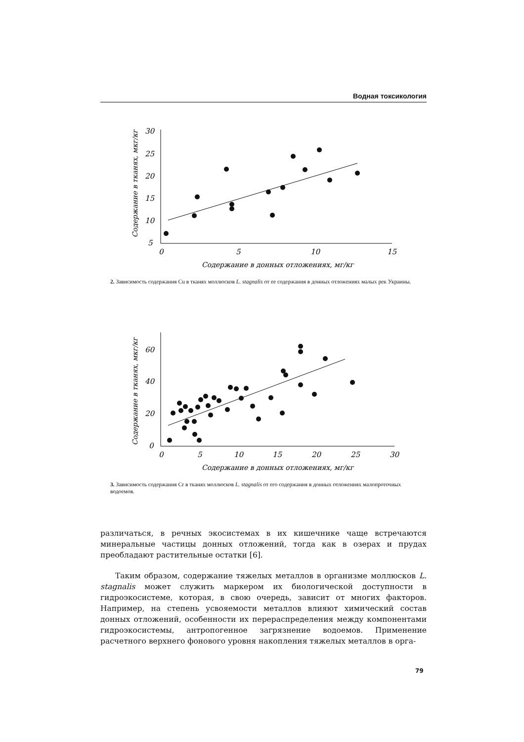Водная токсикология
Содержание в тканях, мкг/кг
30
25
20
15
10
5
0
5
10
15
Содержание в донных отложениях, мг/кг
2. Зависимость содержания Cu в тканях моллюсков L. stagnalis от ее содержания в донных отложениях малых рек Украины.
Содержание в тканях, мкг/кг
60
40
20
0
0
5
10
15
20
25
30
Содержание в донных отложениях, мг/кг
3. Зависимость содержания Cr в тканях моллюсков L. stagnalis от его содержания в донных отложениях малопроточных водоемов.
различаться, в речных экосистемах в их кишечнике чаще встречаются минеральные частицы донных отложений, тогда как в озерах и прудах преобладают растительные остатки [6].
Таким образом, содержание тяжелых металлов в организме моллюсков L. stagnalis может служить маркером их биологической доступности в гидроэкосистеме, которая, в свою очередь, зависит от многих факторов. Например, на степень усвояемости металлов влияют химический состав донных отложений, особенности их перераспределения между компонентами гидроэкосистемы, антропогенное загрязнение водоемов. Применение расчетного верхнего фонового уровня накопления тяжелых металлов в орга-
79